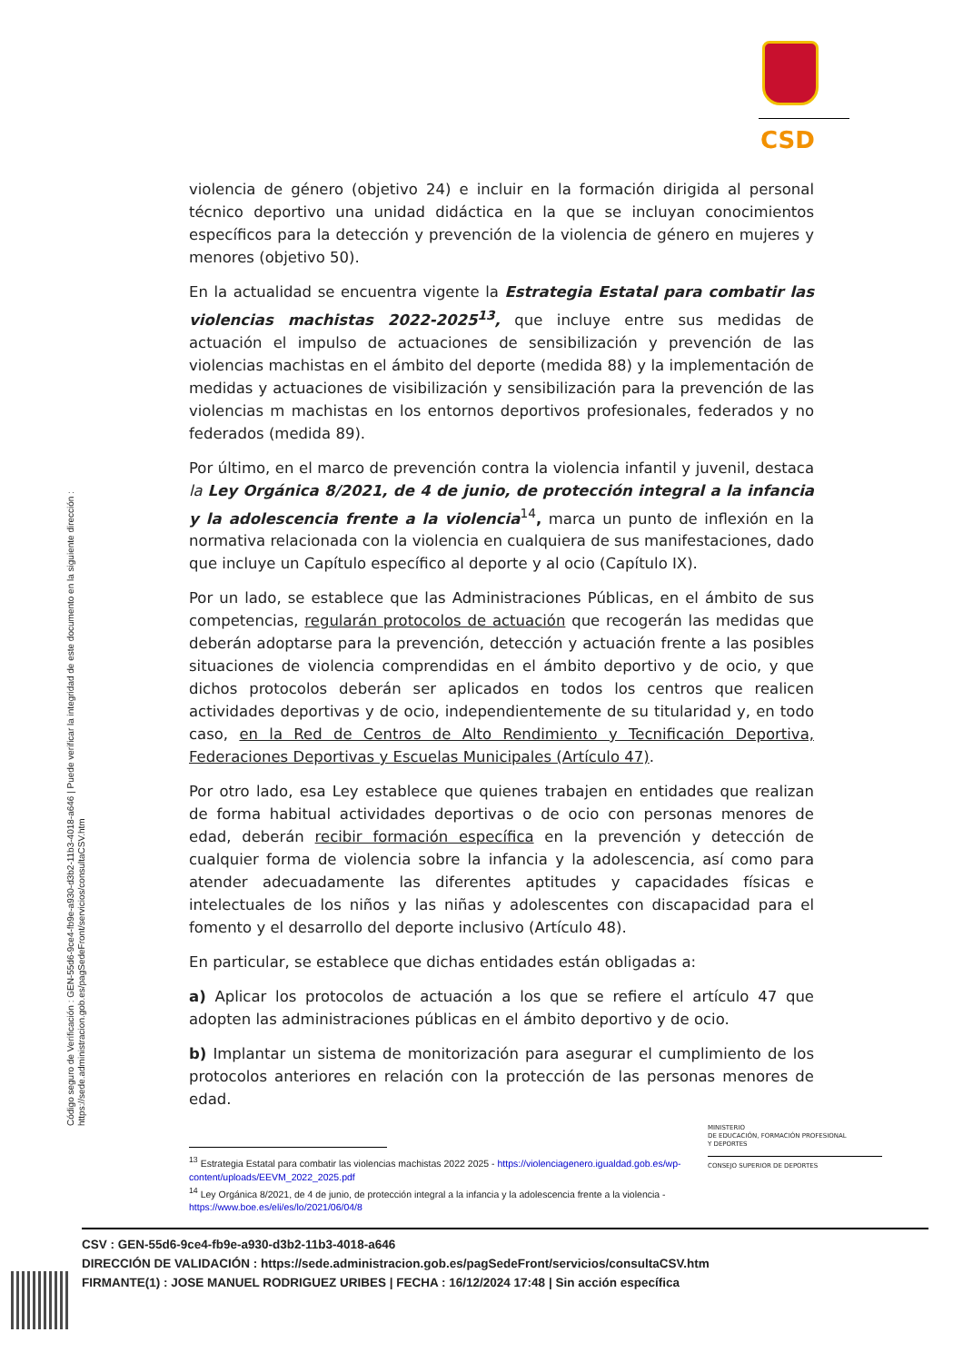CSD
Código seguro de Verificación : GEN-55d6-9ce4-fb9e-a930-d3b2-11b3-4018-a646 | Puede verificar la integridad de este documento en la siguiente dirección : https://sede.administracion.gob.es/pagSedeFront/servicios/consultaCSV.htm
violencia de género (objetivo 24) e incluir en la formación dirigida al personal técnico deportivo una unidad didáctica en la que se incluyan conocimientos específicos para la detección y prevención de la violencia de género en mujeres y menores (objetivo 50).
En la actualidad se encuentra vigente la Estrategia Estatal para combatir las violencias machistas 2022-2025<sup>13</sup>, que incluye entre sus medidas de actuación el impulso de actuaciones de sensibilización y prevención de las violencias machistas en el ámbito del deporte (medida 88) y la implementación de medidas y actuaciones de visibilización y sensibilización para la prevención de las violencias m machistas en los entornos deportivos profesionales, federados y no federados (medida 89).
Por último, en el marco de prevención contra la violencia infantil y juvenil, destaca la Ley Orgánica 8/2021, de 4 de junio, de protección integral a la infancia y la adolescencia frente a la violencia<sup>14</sup>, marca un punto de inflexión en la normativa relacionada con la violencia en cualquiera de sus manifestaciones, dado que incluye un Capítulo específico al deporte y al ocio (Capítulo IX).
Por un lado, se establece que las Administraciones Públicas, en el ámbito de sus competencias, regularán protocolos de actuación que recogerán las medidas que deberán adoptarse para la prevención, detección y actuación frente a las posibles situaciones de violencia comprendidas en el ámbito deportivo y de ocio, y que dichos protocolos deberán ser aplicados en todos los centros que realicen actividades deportivas y de ocio, independientemente de su titularidad y, en todo caso, en la Red de Centros de Alto Rendimiento y Tecnificación Deportiva, Federaciones Deportivas y Escuelas Municipales (Artículo 47).
Por otro lado, esa Ley establece que quienes trabajen en entidades que realizan de forma habitual actividades deportivas o de ocio con personas menores de edad, deberán recibir formación específica en la prevención y detección de cualquier forma de violencia sobre la infancia y la adolescencia, así como para atender adecuadamente las diferentes aptitudes y capacidades físicas e intelectuales de los niños y las niñas y adolescentes con discapacidad para el fomento y el desarrollo del deporte inclusivo (Artículo 48).
En particular, se establece que dichas entidades están obligadas a:
a) Aplicar los protocolos de actuación a los que se refiere el artículo 47 que adopten las administraciones públicas en el ámbito deportivo y de ocio.
b) Implantar un sistema de monitorización para asegurar el cumplimiento de los protocolos anteriores en relación con la protección de las personas menores de edad.
<sup>13</sup> Estrategia Estatal para combatir las violencias machistas 2022 2025 - https://violenciagenero.igualdad.gob.es/wp-content/uploads/EEVM_2022_2025.pdf
<sup>14</sup> Ley Orgánica 8/2021, de 4 de junio, de protección integral a la infancia y la adolescencia frente a la violencia - https://www.boe.es/eli/es/lo/2021/06/04/8
MINISTERIO
DE EDUCACIÓN, FORMACIÓN PROFESIONAL
Y DEPORTES
CONSEJO SUPERIOR DE DEPORTES
CSV : GEN-55d6-9ce4-fb9e-a930-d3b2-11b3-4018-a646
DIRECCIÓN DE VALIDACIÓN : https://sede.administracion.gob.es/pagSedeFront/servicios/consultaCSV.htm
FIRMANTE(1) : JOSE MANUEL RODRIGUEZ URIBES | FECHA : 16/12/2024 17:48 | Sin acción específica